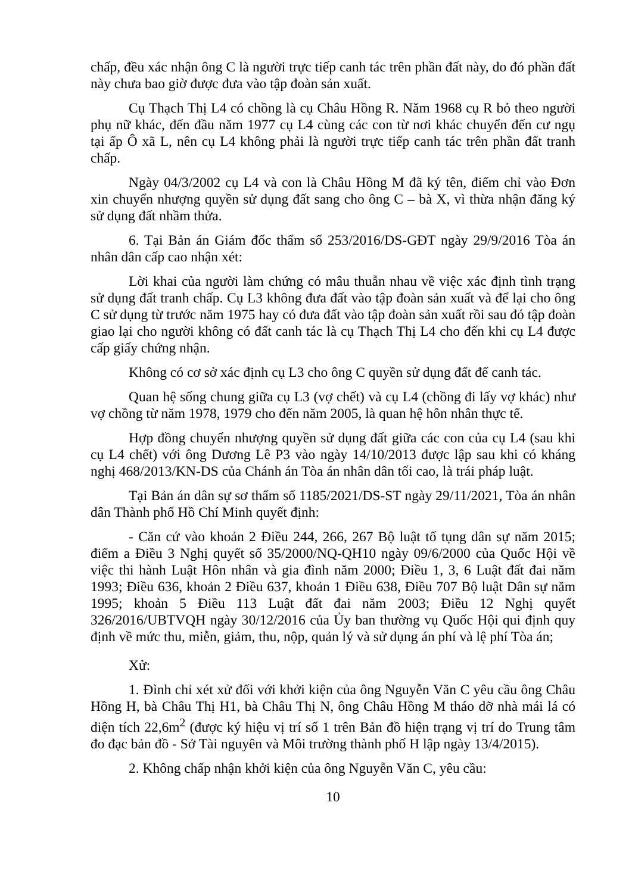chấp, đều xác nhận ông C là người trực tiếp canh tác trên phần đất này, do đó phần đất này chưa bao giờ được đưa vào tập đoàn sản xuất.
Cụ Thạch Thị L4 có chồng là cụ Châu Hồng R. Năm 1968 cụ R bỏ theo người phụ nữ khác, đến đầu năm 1977 cụ L4 cùng các con từ nơi khác chuyển đến cư ngụ tại ấp Ô xã L, nên cụ L4 không phải là người trực tiếp canh tác trên phần đất tranh chấp.
Ngày 04/3/2002 cụ L4 và con là Châu Hồng M đã ký tên, điểm chỉ vào Đơn xin chuyển nhượng quyền sử dụng đất sang cho ông C – bà X, vì thừa nhận đăng ký sử dụng đất nhầm thửa.
6. Tại Bản án Giám đốc thẩm số 253/2016/DS-GĐT ngày 29/9/2016 Tòa án nhân dân cấp cao nhận xét:
Lời khai của người làm chứng có mâu thuẫn nhau về việc xác định tình trạng sử dụng đất tranh chấp. Cụ L3 không đưa đất vào tập đoàn sản xuất và để lại cho ông C sử dụng từ trước năm 1975 hay có đưa đất vào tập đoàn sản xuất rồi sau đó tập đoàn giao lại cho người không có đất canh tác là cụ Thạch Thị L4 cho đến khi cụ L4 được cấp giấy chứng nhận.
Không có cơ sở xác định cụ L3 cho ông C quyền sử dụng đất để canh tác.
Quan hệ sống chung giữa cụ L3 (vợ chết) và cụ L4 (chồng đi lấy vợ khác) như vợ chồng từ năm 1978, 1979 cho đến năm 2005, là quan hệ hôn nhân thực tế.
Hợp đồng chuyển nhượng quyền sử dụng đất giữa các con của cụ L4 (sau khi cụ L4 chết) với ông Dương Lê P3 vào ngày 14/10/2013 được lập sau khi có kháng nghị 468/2013/KN-DS của Chánh án Tòa án nhân dân tối cao, là trái pháp luật.
Tại Bản án dân sự sơ thẩm số 1185/2021/DS-ST ngày 29/11/2021, Tòa án nhân dân Thành phố Hồ Chí Minh quyết định:
- Căn cứ vào khoản 2 Điều 244, 266, 267 Bộ luật tố tụng dân sự năm 2015; điểm a Điều 3 Nghị quyết số 35/2000/NQ-QH10 ngày 09/6/2000 của Quốc Hội về việc thi hành Luật Hôn nhân và gia đình năm 2000; Điều 1, 3, 6 Luật đất đai năm 1993; Điều 636, khoản 2 Điều 637, khoản 1 Điều 638, Điều 707 Bộ luật Dân sự năm 1995; khoản 5 Điều 113 Luật đất đai năm 2003; Điều 12 Nghị quyết 326/2016/UBTVQH ngày 30/12/2016 của Ủy ban thường vụ Quốc Hội qui định quy định về mức thu, miễn, giảm, thu, nộp, quản lý và sử dụng án phí và lệ phí Tòa án;
Xử:
1. Đình chỉ xét xử đối với khởi kiện của ông Nguyễn Văn C yêu cầu ông Châu Hồng H, bà Châu Thị H1, bà Châu Thị N, ông Châu Hồng M tháo dỡ nhà mái lá có diện tích 22,6m<sup>2</sup> (được ký hiệu vị trí số 1 trên Bản đồ hiện trạng vị trí do Trung tâm đo đạc bản đồ - Sở Tài nguyên và Môi trường thành phố H lập ngày 13/4/2015).
2. Không chấp nhận khởi kiện của ông Nguyễn Văn C, yêu cầu:
10